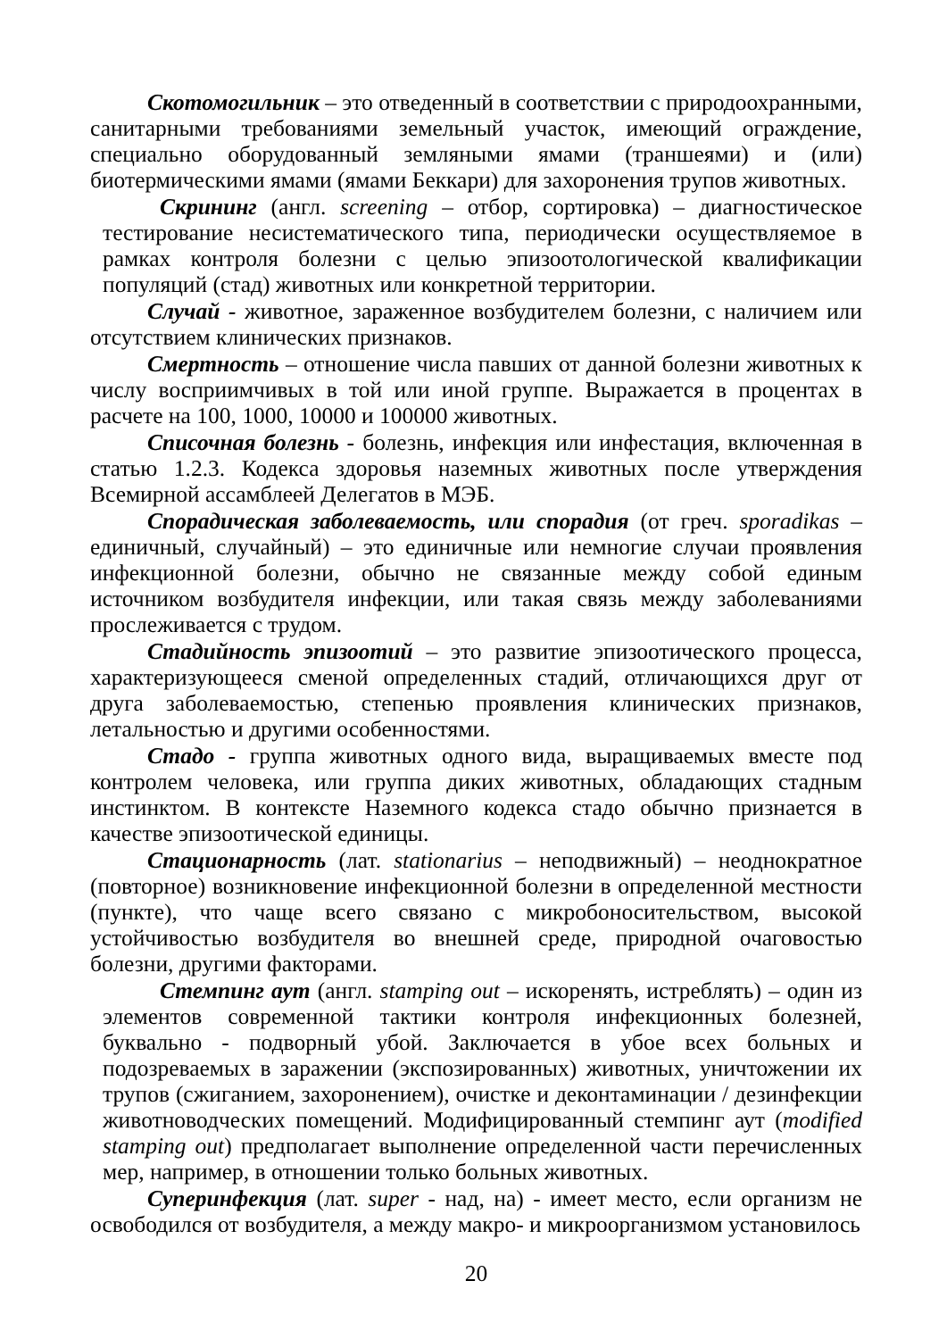Скотомогильник – это отведенный в соответствии с природоохранными, санитарными требованиями земельный участок, имеющий ограждение, специально оборудованный земляными ямами (траншеями) и (или) биотермическими ямами (ямами Беккари) для захоронения трупов животных.
Скрининг (англ. screening – отбор, сортировка) – диагностическое тестирование несистематического типа, периодически осуществляемое в рамках контроля болезни с целью эпизоотологической квалификации популяций (стад) животных или конкретной территории.
Случай - животное, зараженное возбудителем болезни, с наличием или отсутствием клинических признаков.
Смертность – отношение числа павших от данной болезни животных к числу восприимчивых в той или иной группе. Выражается в процентах в расчете на 100, 1000, 10000 и 100000 животных.
Списочная болезнь - болезнь, инфекция или инфестация, включенная в статью 1.2.3. Кодекса здоровья наземных животных после утверждения Всемирной ассамблеей Делегатов в МЭБ.
Спорадическая заболеваемость, или спорадия (от греч. sporadikas – единичный, случайный) – это единичные или немногие случаи проявления инфекционной болезни, обычно не связанные между собой единым источником возбудителя инфекции, или такая связь между заболеваниями прослеживается с трудом.
Стадийность эпизоотий – это развитие эпизоотического процесса, характеризующееся сменой определенных стадий, отличающихся друг от друга заболеваемостью, степенью проявления клинических признаков, летальностью и другими особенностями.
Стадо - группа животных одного вида, выращиваемых вместе под контролем человека, или группа диких животных, обладающих стадным инстинктом. В контексте Наземного кодекса стадо обычно признается в качестве эпизоотической единицы.
Стационарность (лат. stationarius – неподвижный) – неоднократное (повторное) возникновение инфекционной болезни в определенной местности (пункте), что чаще всего связано с микробоносительством, высокой устойчивостью возбудителя во внешней среде, природной очаговостью болезни, другими факторами.
Стемпинг аут (англ. stamping out – искоренять, истреблять) – один из элементов современной тактики контроля инфекционных болезней, буквально - подворный убой. Заключается в убое всех больных и подозреваемых в заражении (экспозированных) животных, уничтожении их трупов (сжиганием, захоронением), очистке и деконтаминации / дезинфекции животноводческих помещений. Модифицированный стемпинг аут (modified stamping out) предполагает выполнение определенной части перечисленных мер, например, в отношении только больных животных.
Суперинфекция (лат. super - над, на) - имеет место, если организм не освободился от возбудителя, а между макро- и микроорганизмом установилось
20